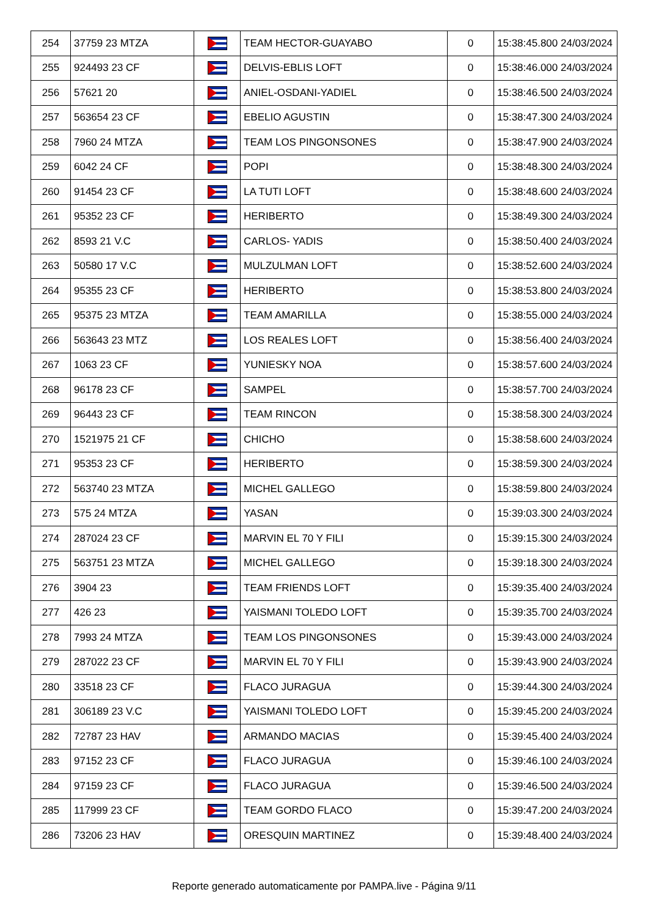| 254 | 37759 23 MTZA | | TEAM HECTOR-GUAYABO | 0 | 15:38:45.800 24/03/2024 |
| 255 | 924493 23 CF | | DELVIS-EBLIS LOFT | 0 | 15:38:46.000 24/03/2024 |
| 256 | 57621 20 | | ANIEL-OSDANI-YADIEL | 0 | 15:38:46.500 24/03/2024 |
| 257 | 563654 23 CF | | EBELIO AGUSTIN | 0 | 15:38:47.300 24/03/2024 |
| 258 | 7960 24 MTZA | | TEAM LOS PINGONSONES | 0 | 15:38:47.900 24/03/2024 |
| 259 | 6042 24 CF | | POPI | 0 | 15:38:48.300 24/03/2024 |
| 260 | 91454 23 CF | | LA TUTI LOFT | 0 | 15:38:48.600 24/03/2024 |
| 261 | 95352 23 CF | | HERIBERTO | 0 | 15:38:49.300 24/03/2024 |
| 262 | 8593 21 V.C | | CARLOS- YADIS | 0 | 15:38:50.400 24/03/2024 |
| 263 | 50580 17 V.C | | MULZULMAN LOFT | 0 | 15:38:52.600 24/03/2024 |
| 264 | 95355 23 CF | | HERIBERTO | 0 | 15:38:53.800 24/03/2024 |
| 265 | 95375 23 MTZA | | TEAM AMARILLA | 0 | 15:38:55.000 24/03/2024 |
| 266 | 563643 23 MTZ | | LOS REALES LOFT | 0 | 15:38:56.400 24/03/2024 |
| 267 | 1063 23 CF | | YUNIESKY NOA | 0 | 15:38:57.600 24/03/2024 |
| 268 | 96178 23 CF | | SAMPEL | 0 | 15:38:57.700 24/03/2024 |
| 269 | 96443 23 CF | | TEAM RINCON | 0 | 15:38:58.300 24/03/2024 |
| 270 | 1521975 21 CF | | CHICHO | 0 | 15:38:58.600 24/03/2024 |
| 271 | 95353 23 CF | | HERIBERTO | 0 | 15:38:59.300 24/03/2024 |
| 272 | 563740 23 MTZA | | MICHEL GALLEGO | 0 | 15:38:59.800 24/03/2024 |
| 273 | 575 24 MTZA | | YASAN | 0 | 15:39:03.300 24/03/2024 |
| 274 | 287024 23 CF | | MARVIN EL 70 Y FILI | 0 | 15:39:15.300 24/03/2024 |
| 275 | 563751 23 MTZA | | MICHEL GALLEGO | 0 | 15:39:18.300 24/03/2024 |
| 276 | 3904 23 | | TEAM FRIENDS LOFT | 0 | 15:39:35.400 24/03/2024 |
| 277 | 426 23 | | YAISMANI TOLEDO LOFT | 0 | 15:39:35.700 24/03/2024 |
| 278 | 7993 24 MTZA | | TEAM LOS PINGONSONES | 0 | 15:39:43.000 24/03/2024 |
| 279 | 287022 23 CF | | MARVIN EL 70 Y FILI | 0 | 15:39:43.900 24/03/2024 |
| 280 | 33518 23 CF | | FLACO JURAGUA | 0 | 15:39:44.300 24/03/2024 |
| 281 | 306189 23 V.C | | YAISMANI TOLEDO LOFT | 0 | 15:39:45.200 24/03/2024 |
| 282 | 72787 23 HAV | | ARMANDO MACIAS | 0 | 15:39:45.400 24/03/2024 |
| 283 | 97152 23 CF | | FLACO JURAGUA | 0 | 15:39:46.100 24/03/2024 |
| 284 | 97159 23 CF | | FLACO JURAGUA | 0 | 15:39:46.500 24/03/2024 |
| 285 | 117999 23 CF | | TEAM GORDO FLACO | 0 | 15:39:47.200 24/03/2024 |
| 286 | 73206 23 HAV | | ORESQUIN MARTINEZ | 0 | 15:39:48.400 24/03/2024 |
Reporte generado automaticamente por PAMPA.live - Página 9/11